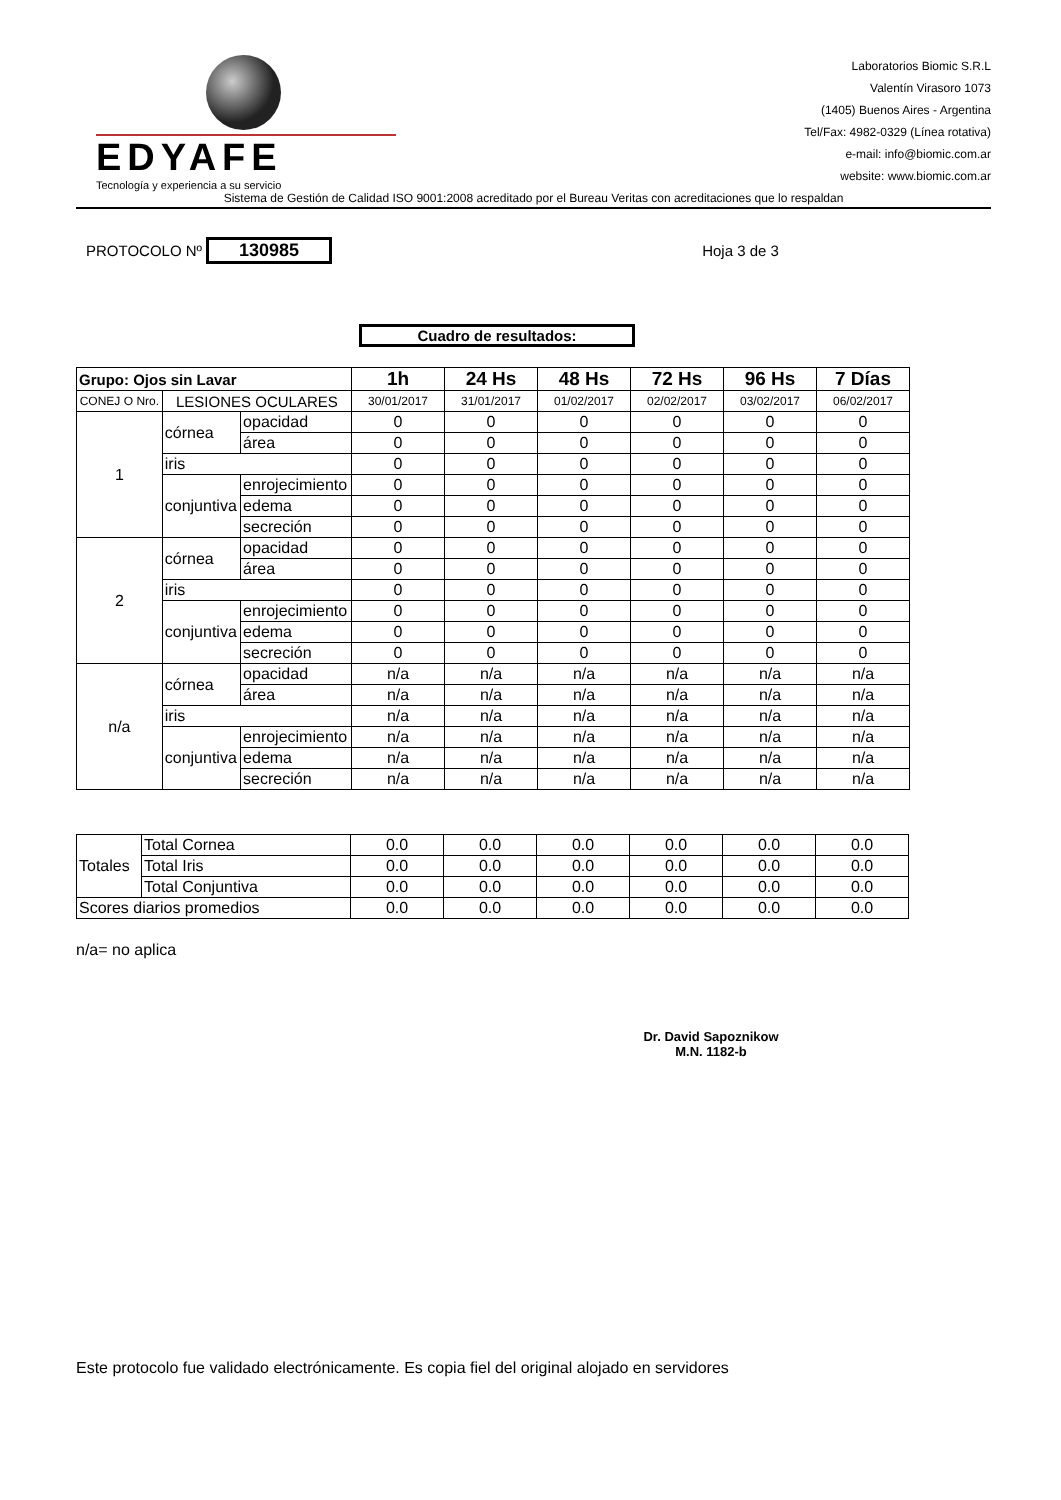EDYAFE
Tecnología y experiencia a su servicio
Laboratorios Biomic S.R.L
Valentín Virasoro 1073
(1405) Buenos Aires - Argentina
Tel/Fax: 4982-0329 (Línea rotativa)
e-mail: info@biomic.com.ar
website: www.biomic.com.ar
Sistema de Gestión de Calidad ISO 9001:2008 acreditado por el Bureau Veritas con acreditaciones que lo respaldan
PROTOCOLO Nº 130985 Hoja 3 de 3
Cuadro de resultados:
| Grupo: Ojos sin Lavar | | | 1h | 24 Hs | 48 Hs | 72 Hs | 96 Hs | 7 Días |
| CONEJ O Nro. | LESIONES OCULARES | | 30/01/2017 | 31/01/2017 | 01/02/2017 | 02/02/2017 | 03/02/2017 | 06/02/2017 |
| 1 | córnea | opacidad | 0 | 0 | 0 | 0 | 0 | 0 |
| | | área | 0 | 0 | 0 | 0 | 0 | 0 |
| | iris | | 0 | 0 | 0 | 0 | 0 | 0 |
| | conjuntiva | enrojecimiento | 0 | 0 | 0 | 0 | 0 | 0 |
| | | edema | 0 | 0 | 0 | 0 | 0 | 0 |
| | | secreción | 0 | 0 | 0 | 0 | 0 | 0 |
| 2 | córnea | opacidad | 0 | 0 | 0 | 0 | 0 | 0 |
| | | área | 0 | 0 | 0 | 0 | 0 | 0 |
| | iris | | 0 | 0 | 0 | 0 | 0 | 0 |
| | conjuntiva | enrojecimiento | 0 | 0 | 0 | 0 | 0 | 0 |
| | | edema | 0 | 0 | 0 | 0 | 0 | 0 |
| | | secreción | 0 | 0 | 0 | 0 | 0 | 0 |
| n/a | córnea | opacidad | n/a | n/a | n/a | n/a | n/a | n/a |
| | | área | n/a | n/a | n/a | n/a | n/a | n/a |
| | iris | | n/a | n/a | n/a | n/a | n/a | n/a |
| | conjuntiva | enrojecimiento | n/a | n/a | n/a | n/a | n/a | n/a |
| | | edema | n/a | n/a | n/a | n/a | n/a | n/a |
| | | secreción | n/a | n/a | n/a | n/a | n/a | n/a |
| Totales | Total Cornea | 0.0 | 0.0 | 0.0 | 0.0 | 0.0 | 0.0 |
| | Total Iris | 0.0 | 0.0 | 0.0 | 0.0 | 0.0 | 0.0 |
| | Total Conjuntiva | 0.0 | 0.0 | 0.0 | 0.0 | 0.0 | 0.0 |
| Scores diarios promedios | | 0.0 | 0.0 | 0.0 | 0.0 | 0.0 | 0.0 |
n/a= no aplica
Dr. David Sapoznikow
M.N. 1182-b
Este protocolo fue validado electrónicamente. Es copia fiel del original alojado en servidores